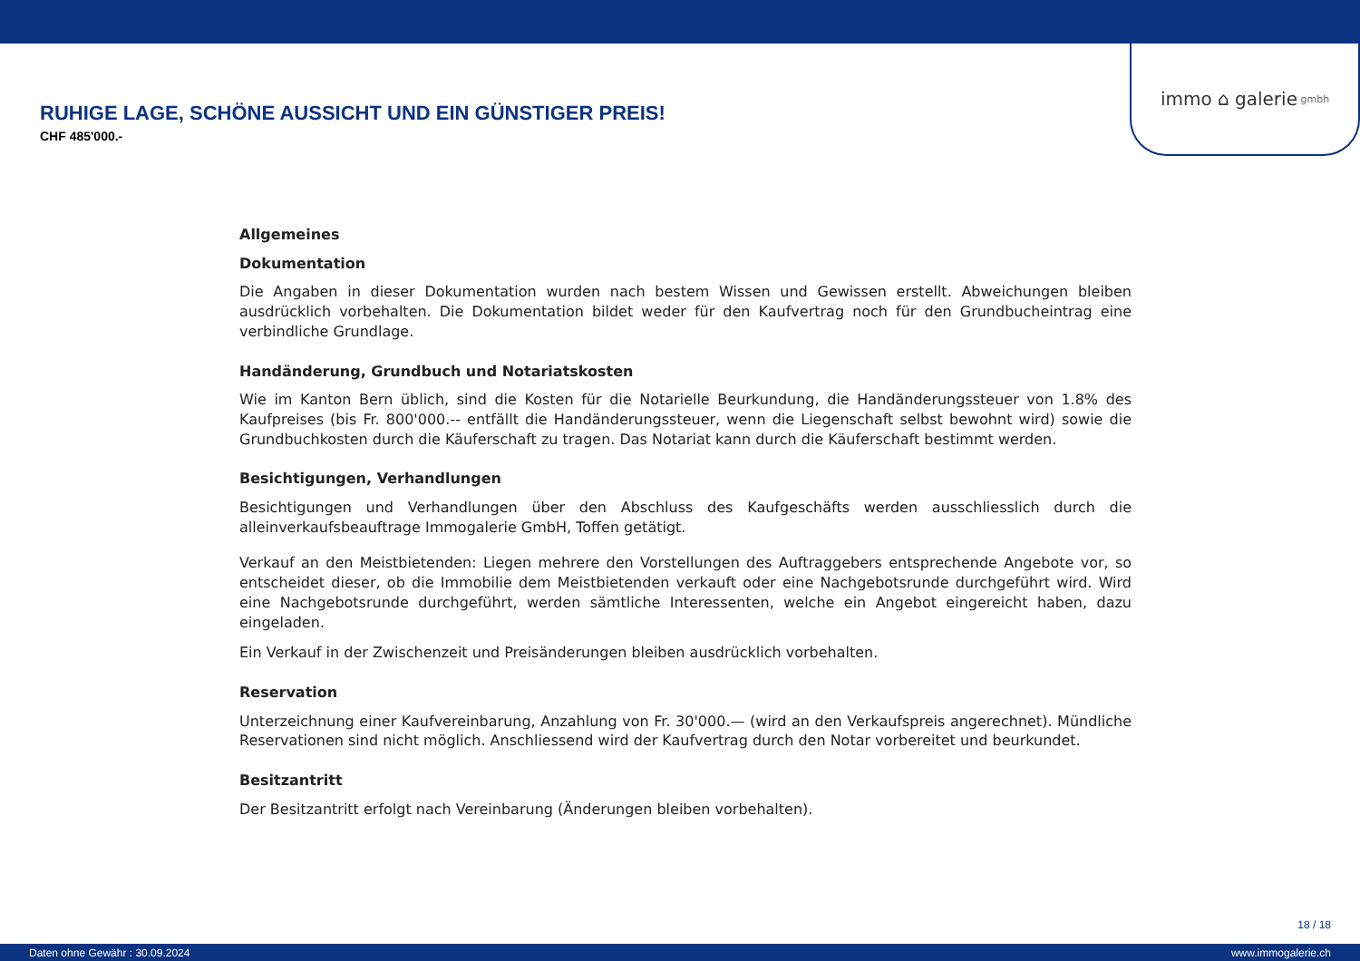immo ⌂ galerie gmbh
RUHIGE LAGE, SCHÖNE AUSSICHT UND EIN GÜNSTIGER PREIS!
CHF 485'000.-
Allgemeines
Dokumentation
Die Angaben in dieser Dokumentation wurden nach bestem Wissen und Gewissen erstellt. Abweichungen bleiben ausdrücklich vorbehalten. Die Dokumentation bildet weder für den Kaufvertrag noch für den Grundbucheintrag eine verbindliche Grundlage.
Handänderung, Grundbuch und Notariatskosten
Wie im Kanton Bern üblich, sind die Kosten für die Notarielle Beurkundung, die Handänderungssteuer von 1.8% des Kaufpreises (bis Fr. 800'000.-- entfällt die Handänderungssteuer, wenn die Liegenschaft selbst bewohnt wird) sowie die Grundbuchkosten durch die Käuferschaft zu tragen. Das Notariat kann durch die Käuferschaft bestimmt werden.
Besichtigungen, Verhandlungen
Besichtigungen und Verhandlungen über den Abschluss des Kaufgeschäfts werden ausschliesslich durch die alleinverkaufsbeauftrage Immogalerie GmbH, Toffen getätigt.
Verkauf an den Meistbietenden: Liegen mehrere den Vorstellungen des Auftraggebers entsprechende Angebote vor, so entscheidet dieser, ob die Immobilie dem Meistbietenden verkauft oder eine Nachgebotsrunde durchgeführt wird. Wird eine Nachgebotsrunde durchgeführt, werden sämtliche Interessenten, welche ein Angebot eingereicht haben, dazu eingeladen.
Ein Verkauf in der Zwischenzeit und Preisänderungen bleiben ausdrücklich vorbehalten.
Reservation
Unterzeichnung einer Kaufvereinbarung, Anzahlung von Fr. 30'000.— (wird an den Verkaufspreis angerechnet). Mündliche Reservationen sind nicht möglich. Anschliessend wird der Kaufvertrag durch den Notar vorbereitet und beurkundet.
Besitzantritt
Der Besitzantritt erfolgt nach Vereinbarung (Änderungen bleiben vorbehalten).
18 / 18
Daten ohne Gewähr : 30.09.2024 www.immogalerie.ch